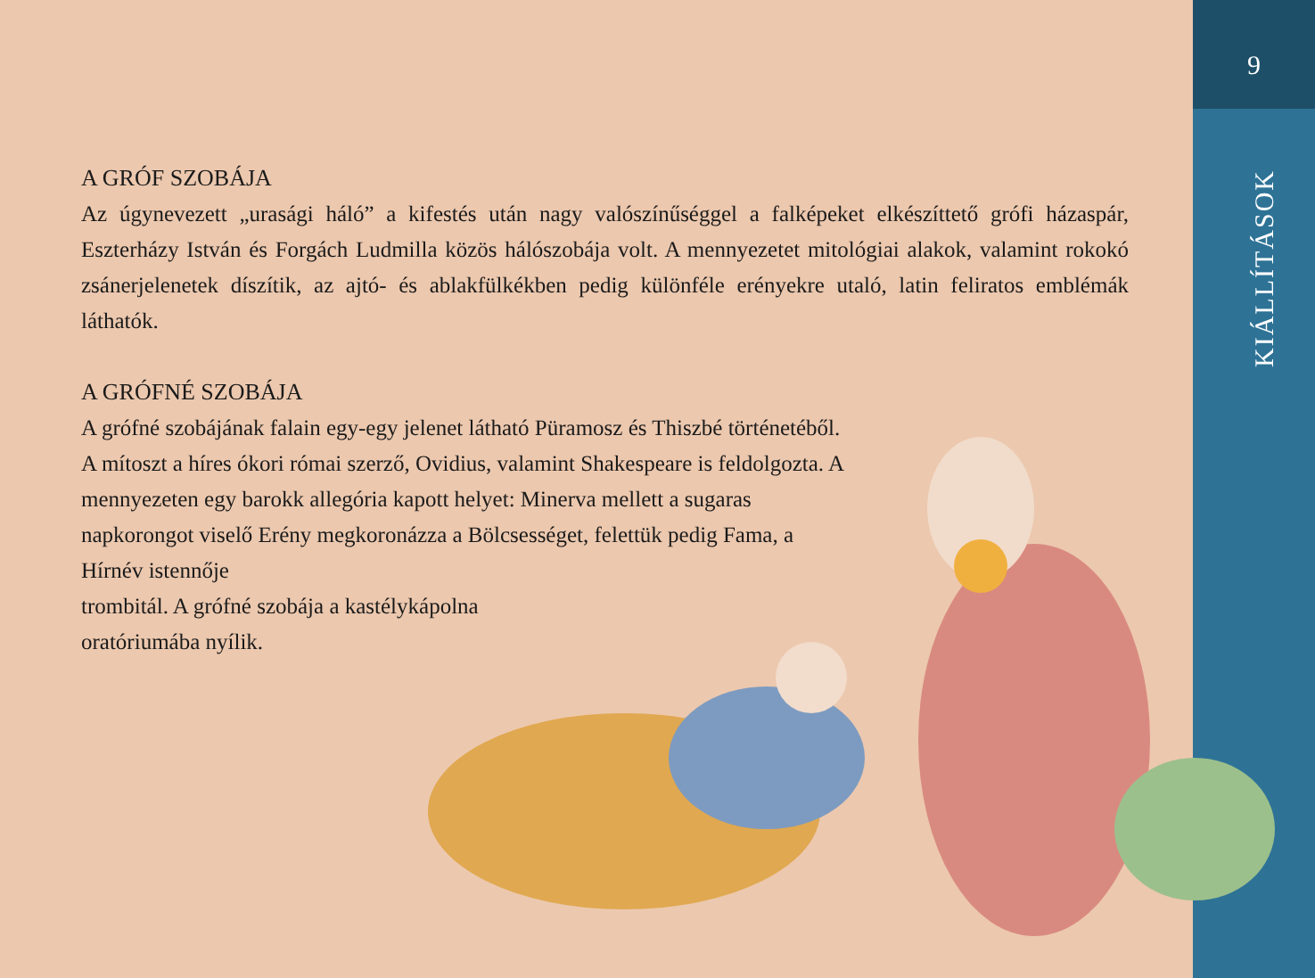9
KIÁLLÍTÁSOK
A GRÓF SZOBÁJA
Az úgynevezett „urasági háló” a kifestés után nagy valószínűséggel a falképeket elkészíttető grófi házaspár, Eszterházy István és Forgách Ludmilla közös hálószobája volt. A mennyezetet mitológiai alakok, valamint rokokó zsánerjelenetek díszítik, az ajtó- és ablakfülkékben pedig különféle erényekre utaló, latin feliratos emblémák láthatók.
A GRÓFNÉ SZOBÁJA
A grófné szobájának falain egy-egy jelenet látható Püramosz és Thiszbé történetéből. A mítoszt a híres ókori római szerző, Ovidius, valamint Shakespeare is feldolgozta. A mennyezeten egy barokk allegória kapott helyet: Minerva mellett a sugaras napkorongot viselő Erény megkoronázza a Bölcsességet, felettük pedig Fama, a Hírnév istennője
trombitál. A grófné szobája a kastélykápolna
oratóriumába nyílik.